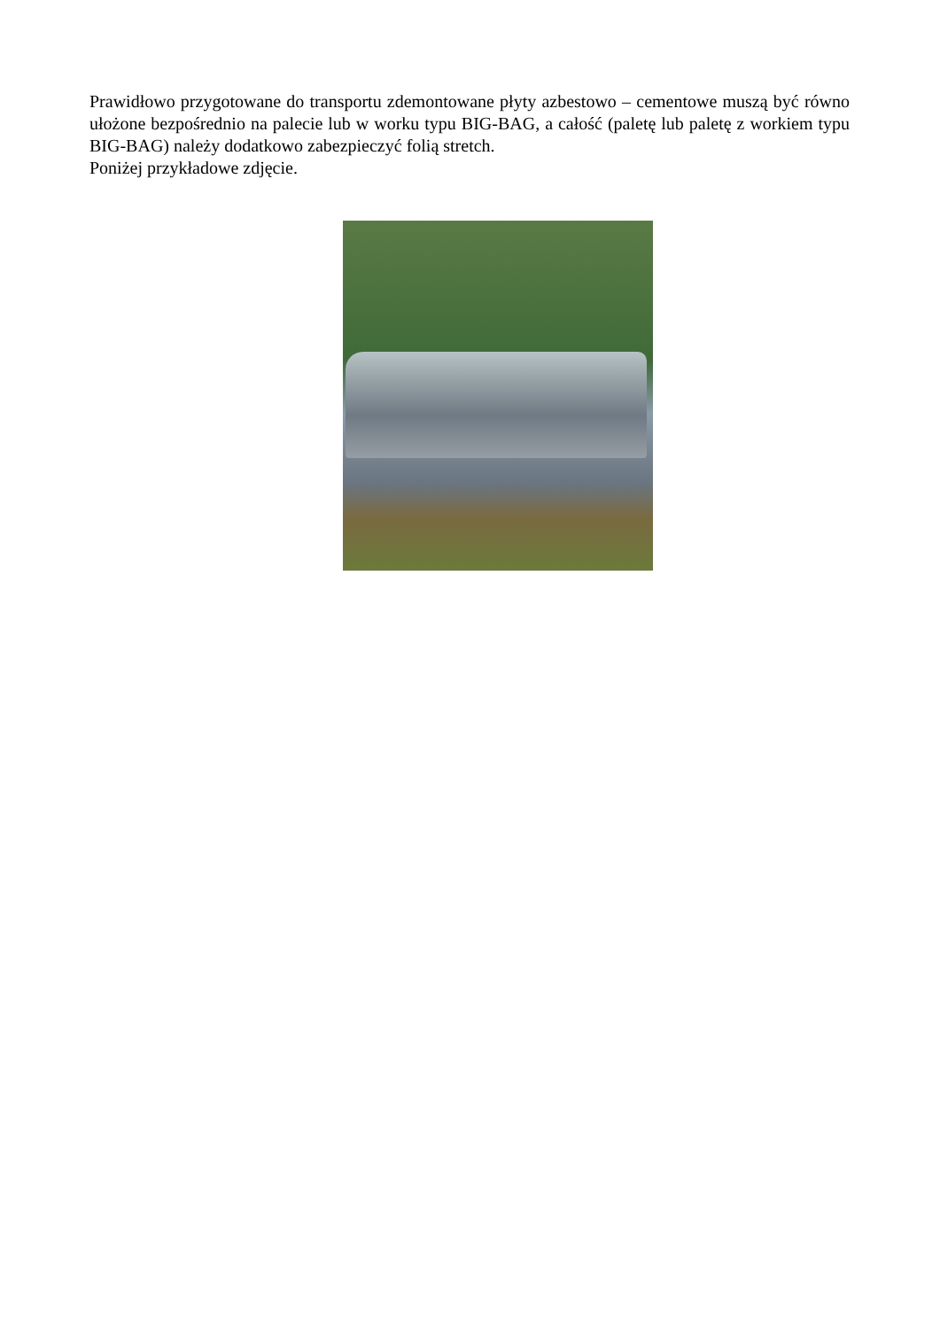Prawidłowo przygotowane do transportu zdemontowane płyty azbestowo – cementowe muszą być równo ułożone bezpośrednio na palecie lub w worku typu BIG-BAG, a całość (paletę lub paletę z workiem typu BIG-BAG) należy dodatkowo zabezpieczyć folią stretch.
Poniżej przykładowe zdjęcie.